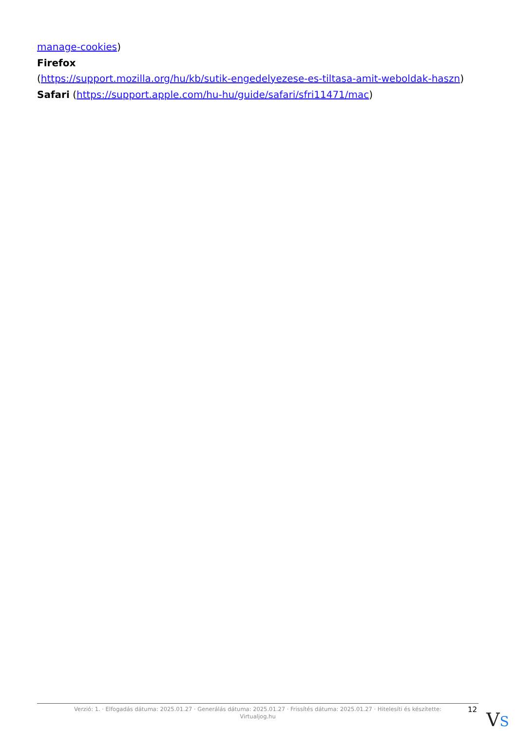manage-cookies)
Firefox
(https://support.mozilla.org/hu/kb/sutik-engedelyezese-es-tiltasa-amit-weboldak-haszn)
Safari (https://support.apple.com/hu-hu/guide/safari/sfri11471/mac)
Verzió: 1. · Elfogadás dátuma: 2025.01.27 · Generálás dátuma: 2025.01.27 · Frissítés dátuma: 2025.01.27 · Hitelesíti és készítette:
Virtualjog.hu
12 VS